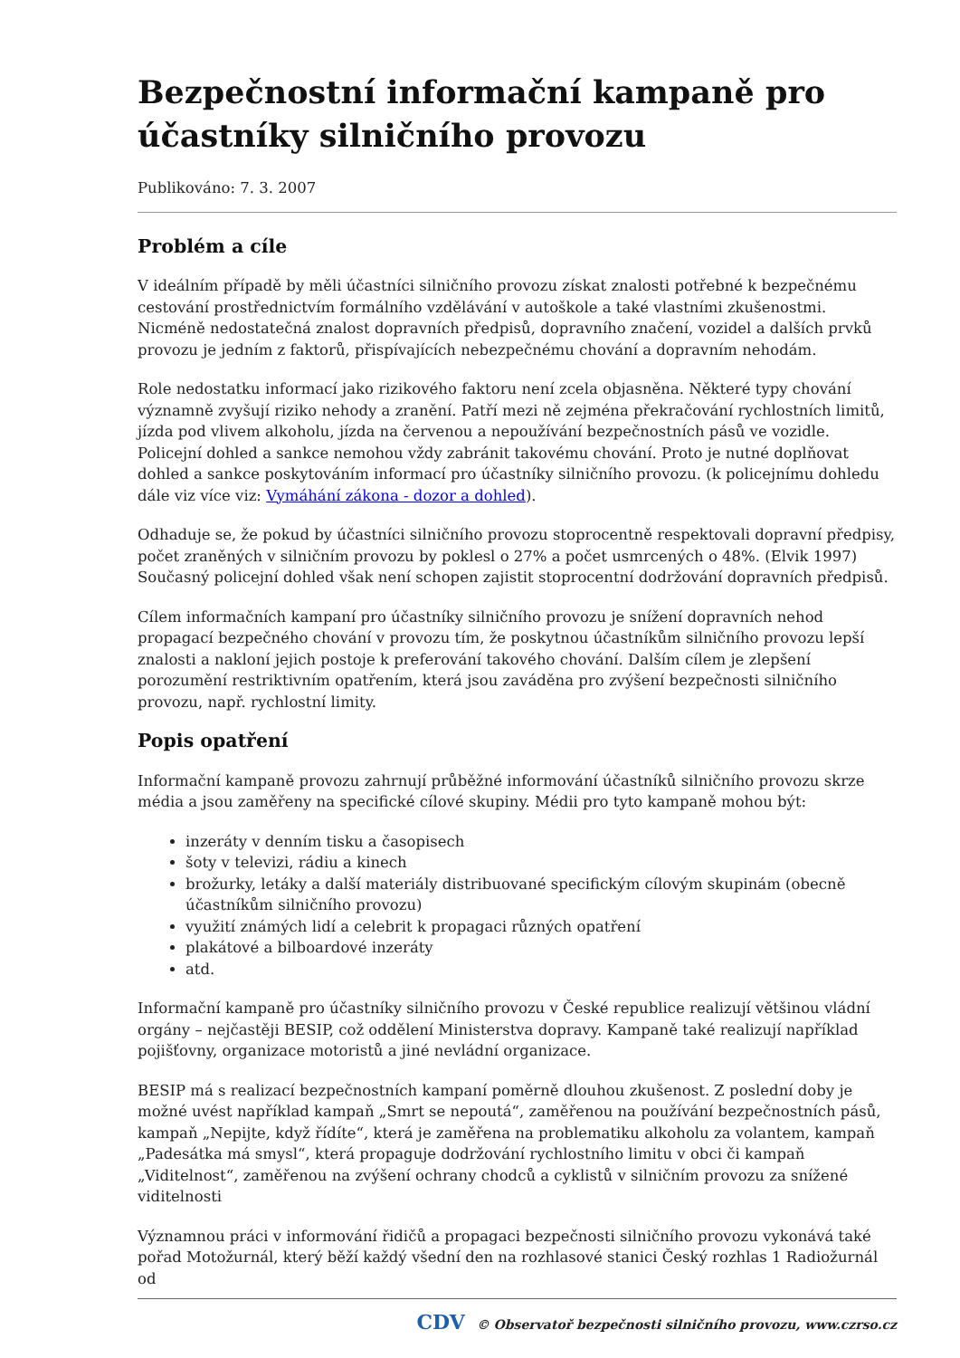Bezpečnostní informační kampaně pro účastníky silničního provozu
Publikováno: 7. 3. 2007
Problém a cíle
V ideálním případě by měli účastníci silničního provozu získat znalosti potřebné k bezpečnému cestování prostřednictvím formálního vzdělávání v autoškole a také vlastními zkušenostmi. Nicméně nedostatečná znalost dopravních předpisů, dopravního značení, vozidel a dalších prvků provozu je jedním z faktorů, přispívajících nebezpečnému chování a dopravním nehodám.
Role nedostatku informací jako rizikového faktoru není zcela objasněna. Některé typy chování významně zvyšují riziko nehody a zranění. Patří mezi ně zejména překračování rychlostních limitů, jízda pod vlivem alkoholu, jízda na červenou a nepoužívání bezpečnostních pásů ve vozidle. Policejní dohled a sankce nemohou vždy zabránit takovému chování. Proto je nutné doplňovat dohled a sankce poskytováním informací pro účastníky silničního provozu. (k policejnímu dohledu dále viz více viz: Vymáhání zákona - dozor a dohled).
Odhaduje se, že pokud by účastníci silničního provozu stoprocentně respektovali dopravní předpisy, počet zraněných v silničním provozu by poklesl o 27% a počet usmrcených o 48%. (Elvik 1997) Současný policejní dohled však není schopen zajistit stoprocentní dodržování dopravních předpisů.
Cílem informačních kampaní pro účastníky silničního provozu je snížení dopravních nehod propagací bezpečného chování v provozu tím, že poskytnou účastníkům silničního provozu lepší znalosti a nakloní jejich postoje k preferování takového chování. Dalším cílem je zlepšení porozumění restriktivním opatřením, která jsou zaváděna pro zvýšení bezpečnosti silničního provozu, např. rychlostní limity.
Popis opatření
Informační kampaně provozu zahrnují průběžné informování účastníků silničního provozu skrze média a jsou zaměřeny na specifické cílové skupiny. Médii pro tyto kampaně mohou být:
inzeráty v denním tisku a časopisech
šoty v televizi, rádiu a kinech
brožurky, letáky a další materiály distribuované specifickým cílovým skupinám (obecně účastníkům silničního provozu)
využití známých lidí a celebrit k propagaci různých opatření
plakátové a bilboardové inzeráty
atd.
Informační kampaně pro účastníky silničního provozu v České republice realizují většinou vládní orgány – nejčastěji BESIP, což oddělení Ministerstva dopravy. Kampaně také realizují například pojišťovny, organizace motoristů a jiné nevládní organizace.
BESIP má s realizací bezpečnostních kampaní poměrně dlouhou zkušenost. Z poslední doby je možné uvést například kampaň „Smrt se nepoutá“, zaměřenou na používání bezpečnostních pásů, kampaň „Nepijte, když řídíte“, která je zaměřena na problematiku alkoholu za volantem, kampaň „Padesátka má smysl“, která propaguje dodržování rychlostního limitu v obci či kampaň „Viditelnost“, zaměřenou na zvýšení ochrany chodců a cyklistů v silničním provozu za snížené viditelnosti
Významnou práci v informování řidičů a propagaci bezpečnosti silničního provozu vykonává také pořad Motožurnál, který běží každý všední den na rozhlasové stanici Český rozhlas 1 Radiožurnál od
CDV © Observatoř bezpečnosti silničního provozu, www.czrso.cz